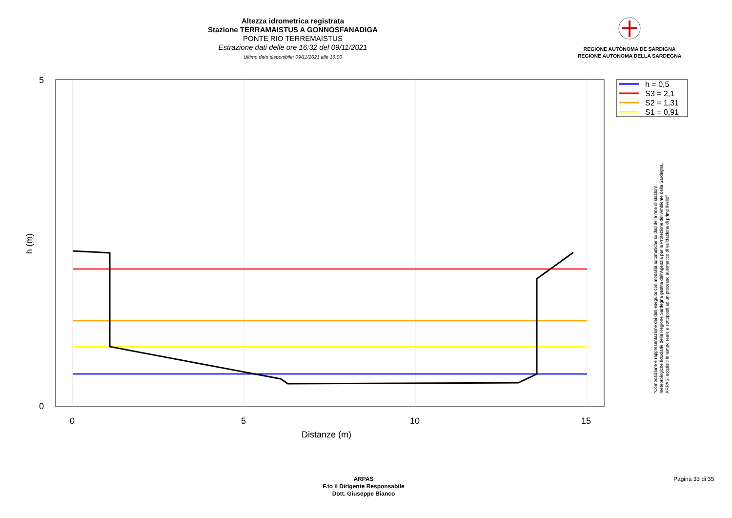Altezza idrometrica registrata
Stazione TERRAMAISTUS A GONNOSFANADIGA
PONTE RIO TERREMAISTUS
Estrazione dati delle ore 16:32 del 09/11/2021
Ultimo dato disponibile: 09/11/2021 alle 16:00
REGIONE AUTÒNOMA DE SARDIGNA
REGIONE AUTONOMA DELLA SARDEGNA
5
0
0
5
10
15
Distanze (m)
h (m)
h = 0,5
S3 = 2,1
S2 = 1,31
S1 = 0,91
"Composizione e rappresentazione dei dati eseguita con modalità automatiche su dati della rete di stazioni
meteorologiche fiduciarie della Regione Sardegna gestita dall'Agenzia per la Protezione dell'Ambiente della Sardegna,
ARPAS, acquisiti in tempo reale e sottoposti ad un processo automatico di validazione di primo livello"
ARPAS
F.to il Dirigente Responsabile
Dott. Giuseppe Bianco
Pagina 33 di 35